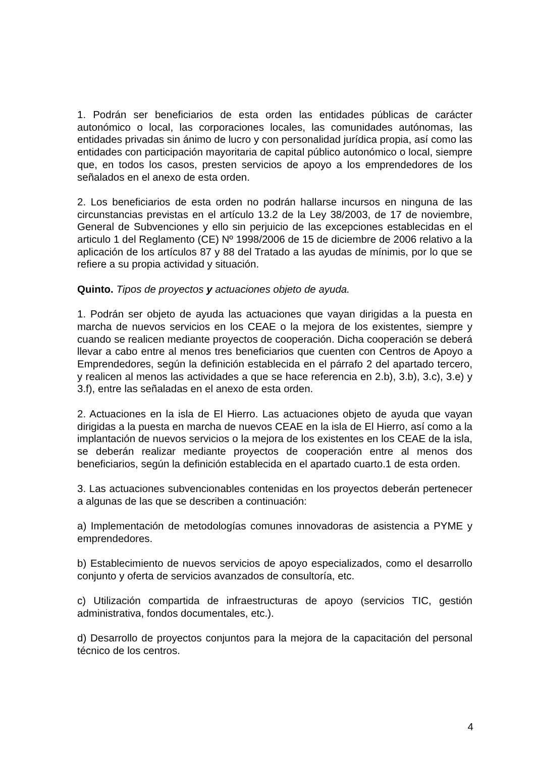1. Podrán ser beneficiarios de esta orden las entidades públicas de carácter autonómico o local, las corporaciones locales, las comunidades autónomas, las entidades privadas sin ánimo de lucro y con personalidad jurídica propia, así como las entidades con participación mayoritaria de capital público autonómico o local, siempre que, en todos los casos, presten servicios de apoyo a los emprendedores de los señalados en el anexo de esta orden.
2. Los beneficiarios de esta orden no podrán hallarse incursos en ninguna de las circunstancias previstas en el artículo 13.2 de la Ley 38/2003, de 17 de noviembre, General de Subvenciones y ello sin perjuicio de las excepciones establecidas en el articulo 1 del Reglamento (CE) Nº 1998/2006 de 15 de diciembre de 2006 relativo a la aplicación de los artículos 87 y 88 del Tratado a las ayudas de mínimis, por lo que se refiere a su propia actividad y situación.
Quinto. Tipos de proyectos y actuaciones objeto de ayuda.
1. Podrán ser objeto de ayuda las actuaciones que vayan dirigidas a la puesta en marcha de nuevos servicios en los CEAE o la mejora de los existentes, siempre y cuando se realicen mediante proyectos de cooperación. Dicha cooperación se deberá llevar a cabo entre al menos tres beneficiarios que cuenten con Centros de Apoyo a Emprendedores, según la definición establecida en el párrafo 2 del apartado tercero, y realicen al menos las actividades a que se hace referencia en 2.b), 3.b), 3.c), 3.e) y 3.f), entre las señaladas en el anexo de esta orden.
2. Actuaciones en la isla de El Hierro. Las actuaciones objeto de ayuda que vayan dirigidas a la puesta en marcha de nuevos CEAE en la isla de El Hierro, así como a la implantación de nuevos servicios o la mejora de los existentes en los CEAE de la isla, se deberán realizar mediante proyectos de cooperación entre al menos dos beneficiarios, según la definición establecida en el apartado cuarto.1 de esta orden.
3. Las actuaciones subvencionables contenidas en los proyectos deberán pertenecer a algunas de las que se describen a continuación:
a) Implementación de metodologías comunes innovadoras de asistencia a PYME y emprendedores.
b) Establecimiento de nuevos servicios de apoyo especializados, como el desarrollo conjunto y oferta de servicios avanzados de consultoría, etc.
c) Utilización compartida de infraestructuras de apoyo (servicios TIC, gestión administrativa, fondos documentales, etc.).
d) Desarrollo de proyectos conjuntos para la mejora de la capacitación del personal técnico de los centros.
4